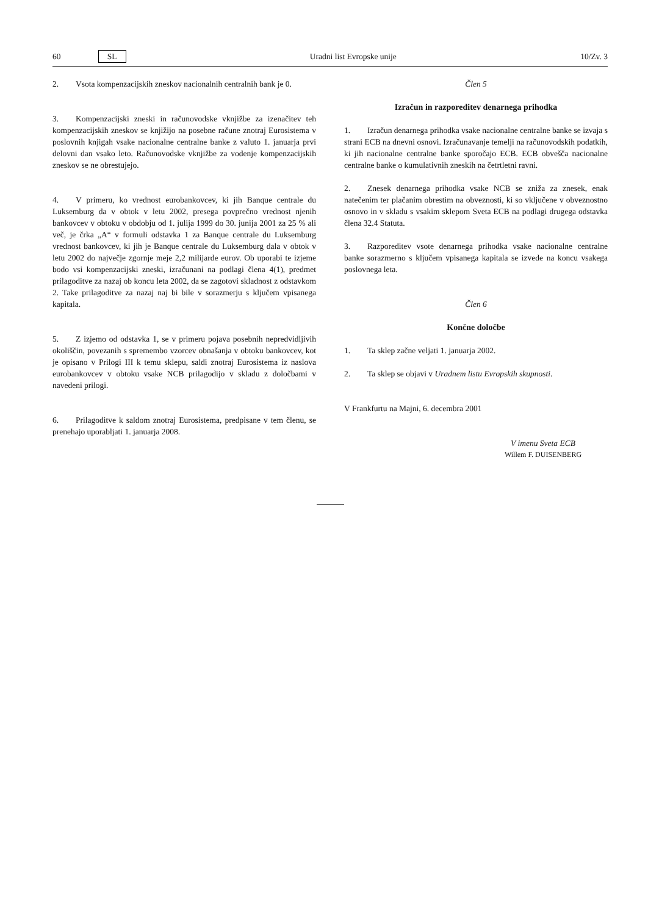60 SL Uradni list Evropske unije 10/Zv. 3
2. Vsota kompenzacijskih zneskov nacionalnih centralnih bank je 0.
3. Kompenzacijski zneski in računovodske vknjižbe za izenačitev teh kompenzacijskih zneskov se knjižijo na posebne račune znotraj Eurosistema v poslovnih knjigah vsake nacionalne centralne banke z valuto 1. januarja prvi delovni dan vsako leto. Računovodske vknjižbe za vodenje kompenzacijskih zneskov se ne obrestujejo.
4. V primeru, ko vrednost eurobankovcev, ki jih Banque centrale du Luksemburg da v obtok v letu 2002, presega povprečno vrednost njenih bankovcev v obtoku v obdobju od 1. julija 1999 do 30. junija 2001 za 25 % ali več, je črka „A“ v formuli odstavka 1 za Banque centrale du Luksemburg vrednost bankovcev, ki jih je Banque centrale du Luksemburg dala v obtok v letu 2002 do največje zgornje meje 2,2 milijarde eurov. Ob uporabi te izjeme bodo vsi kompenzacijski zneski, izračunani na podlagi člena 4(1), predmet prilagoditve za nazaj ob koncu leta 2002, da se zagotovi skladnost z odstavkom 2. Take prilagoditve za nazaj naj bi bile v sorazmerju s ključem vpisanega kapitala.
5. Z izjemo od odstavka 1, se v primeru pojava posebnih nepredvidljivih okoliščin, povezanih s spremembo vzorcev obnašanja v obtoku bankovcev, kot je opisano v Prilogi III k temu sklepu, saldi znotraj Eurosistema iz naslova eurobankovcev v obtoku vsake NCB prilagodijo v skladu z določbami v navedeni prilogi.
6. Prilagoditve k saldom znotraj Eurosistema, predpisane v tem členu, se prenehajo uporabljati 1. januarja 2008.
Člen 5
Izračun in razporeditev denarnega prihodka
1. Izračun denarnega prihodka vsake nacionalne centralne banke se izvaja s strani ECB na dnevni osnovi. Izračunavanje temelji na računovodskih podatkih, ki jih nacionalne centralne banke sporočajo ECB. ECB obvešča nacionalne centralne banke o kumulativnih zneskih na četrtletni ravni.
2. Znesek denarnega prihodka vsake NCB se zniža za znesek, enak natečenim ter plačanim obrestim na obveznosti, ki so vključene v obveznostno osnovo in v skladu s vsakim sklepom Sveta ECB na podlagi drugega odstavka člena 32.4 Statuta.
3. Razporeditev vsote denarnega prihodka vsake nacionalne centralne banke sorazmerno s ključem vpisanega kapitala se izvede na koncu vsakega poslovnega leta.
Člen 6
Končne določbe
1. Ta sklep začne veljati 1. januarja 2002.
2. Ta sklep se objavi v Uradnem listu Evropskih skupnosti.
V Frankfurtu na Majni, 6. decembra 2001
V imenu Sveta ECB
Willem F. DUISENBERG